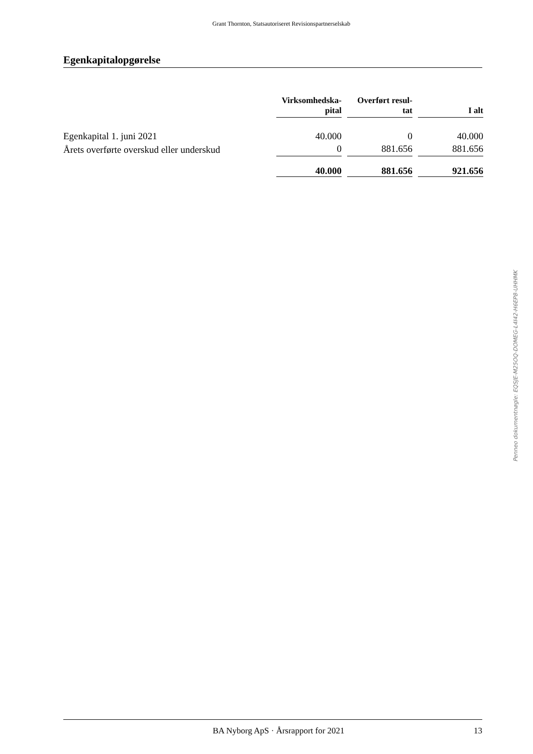Grant Thornton, Statsautoriseret Revisionspartnerselskab
Egenkapitalopgørelse
| | Virksomhedska- pital | Overført resul- tat | I alt |
| Egenkapital 1. juni 2021 | 40.000 | 0 | 40.000 |
| Årets overførte overskud eller underskud | 0 | 881.656 | 881.656 |
| | 40.000 | 881.656 | 921.656 |
BA Nyborg ApS · Årsrapport for 2021 13
Penneo dokumentnøgle: EQSJE-M25OQ-DOMEG-L4I42-H6EP8-UHHMK